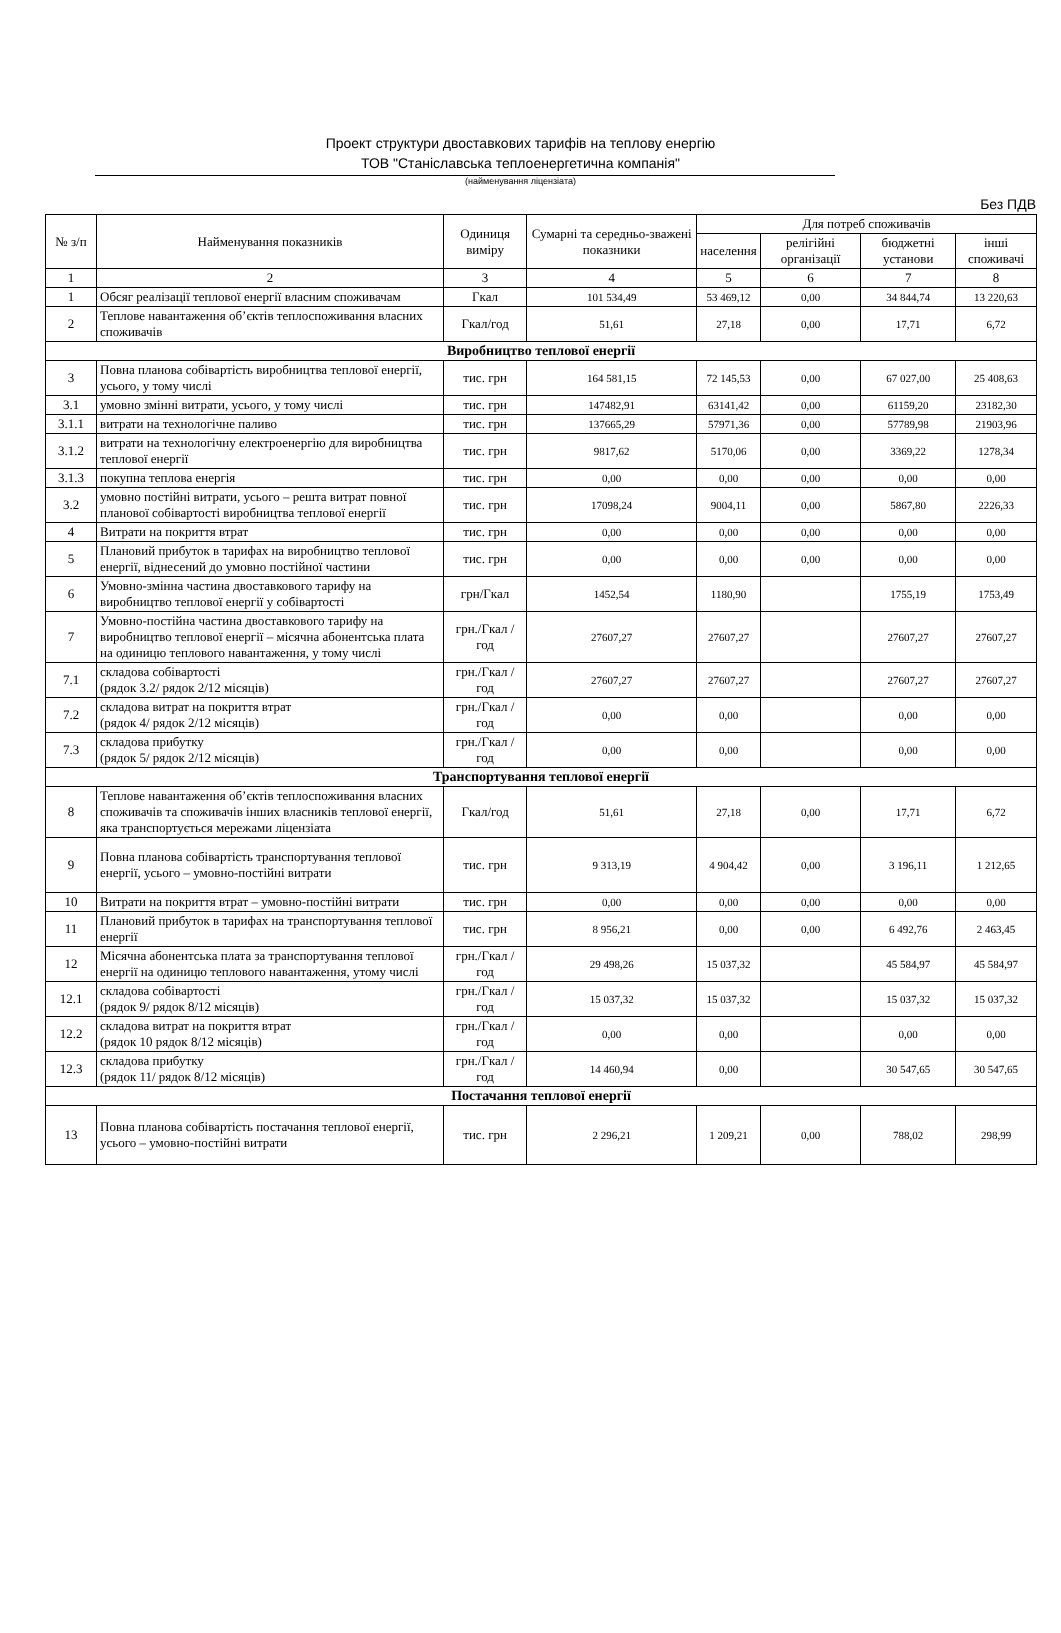Проект структури двоставкових тарифів на теплову енергію
ТОВ "Станіславська теплоенергетична компанія"
(найменування ліцензіата)
Без ПДВ
| № з/п | Найменування показників | Одиниця виміру | Сумарні та середньо-зважені показники | Для потреб споживачів | | | |
| --- | --- | --- | --- | --- | --- | --- | --- |
| | | | | населення | релігійні організації | бюджетні установи | інші споживачі |
| 1 | 2 | 3 | 4 | 5 | 6 | 7 | 8 |
| 1 | Обсяг реалізації теплової енергії власним споживачам | Гкал | 101 534,49 | 53 469,12 | 0,00 | 34 844,74 | 13 220,63 |
| 2 | Теплове навантаження об’єктів теплоспоживання власних споживачів | Гкал/год | 51,61 | 27,18 | 0,00 | 17,71 | 6,72 |
| Виробництво теплової енергії | | | | | | | |
| 3 | Повна планова собівартість виробництва теплової енергії, усього, у тому числі | тис. грн | 164 581,15 | 72 145,53 | 0,00 | 67 027,00 | 25 408,63 |
| 3.1 | умовно змінні витрати, усього, у тому числі | тис. грн | 147482,91 | 63141,42 | 0,00 | 61159,20 | 23182,30 |
| 3.1.1 | витрати на технологічне паливо | тис. грн | 137665,29 | 57971,36 | 0,00 | 57789,98 | 21903,96 |
| 3.1.2 | витрати на технологічну електроенергію для виробництва теплової енергії | тис. грн | 9817,62 | 5170,06 | 0,00 | 3369,22 | 1278,34 |
| 3.1.3 | покупна теплова енергія | тис. грн | 0,00 | 0,00 | 0,00 | 0,00 | 0,00 |
| 3.2 | умовно постійні витрати, усього – решта витрат повної планової собівартості виробництва теплової енергії | тис. грн | 17098,24 | 9004,11 | 0,00 | 5867,80 | 2226,33 |
| 4 | Витрати на покриття втрат | тис. грн | 0,00 | 0,00 | 0,00 | 0,00 | 0,00 |
| 5 | Плановий прибуток в тарифах на виробництво теплової енергії, віднесений до умовно постійної частини | тис. грн | 0,00 | 0,00 | 0,00 | 0,00 | 0,00 |
| 6 | Умовно-змінна частина двоставкового тарифу на виробництво теплової енергії у собівартості | грн/Гкал | 1452,54 | 1180,90 | | 1755,19 | 1753,49 |
| 7 | Умовно-постійна частина двоставкового тарифу на виробництво теплової енергії – місячна абонентська плата на одиницю теплового навантаження, у тому числі | грн./Гкал /год | 27607,27 | 27607,27 | | 27607,27 | 27607,27 |
| 7.1 | складова собівартості (рядок 3.2/ рядок 2/12 місяців) | грн./Гкал /год | 27607,27 | 27607,27 | | 27607,27 | 27607,27 |
| 7.2 | складова витрат на покриття втрат (рядок 4/ рядок 2/12 місяців) | грн./Гкал /год | 0,00 | 0,00 | | 0,00 | 0,00 |
| 7.3 | складова прибутку (рядок 5/ рядок 2/12 місяців) | грн./Гкал /год | 0,00 | 0,00 | | 0,00 | 0,00 |
| Транспортування теплової енергії | | | | | | | |
| 8 | Теплове навантаження об’єктів теплоспоживання власних споживачів та споживачів інших власників теплової енергії, яка транспортується мережами ліцензіата | Гкал/год | 51,61 | 27,18 | 0,00 | 17,71 | 6,72 |
| 9 | Повна планова собівартість транспортування теплової енергії, усього – умовно-постійні витрати | тис. грн | 9 313,19 | 4 904,42 | 0,00 | 3 196,11 | 1 212,65 |
| 10 | Витрати на покриття втрат – умовно-постійні витрати | тис. грн | 0,00 | 0,00 | 0,00 | 0,00 | 0,00 |
| 11 | Плановий прибуток в тарифах на транспортування теплової енергії | тис. грн | 8 956,21 | 0,00 | 0,00 | 6 492,76 | 2 463,45 |
| 12 | Місячна абонентська плата за транспортування теплової енергії на одиницю теплового навантаження, утому числі | грн./Гкал /год | 29 498,26 | 15 037,32 | | 45 584,97 | 45 584,97 |
| 12.1 | складова собівартості (рядок 9/ рядок 8/12 місяців) | грн./Гкал /год | 15 037,32 | 15 037,32 | | 15 037,32 | 15 037,32 |
| 12.2 | складова витрат на покриття втрат (рядок 10 рядок 8/12 місяців) | грн./Гкал /год | 0,00 | 0,00 | | 0,00 | 0,00 |
| 12.3 | складова прибутку (рядок 11/ рядок 8/12 місяців) | грн./Гкал /год | 14 460,94 | 0,00 | | 30 547,65 | 30 547,65 |
| Постачання теплової енергії | | | | | | | |
| 13 | Повна планова собівартість постачання теплової енергії, усього – умовно-постійні витрати | тис. грн | 2 296,21 | 1 209,21 | 0,00 | 788,02 | 298,99 |